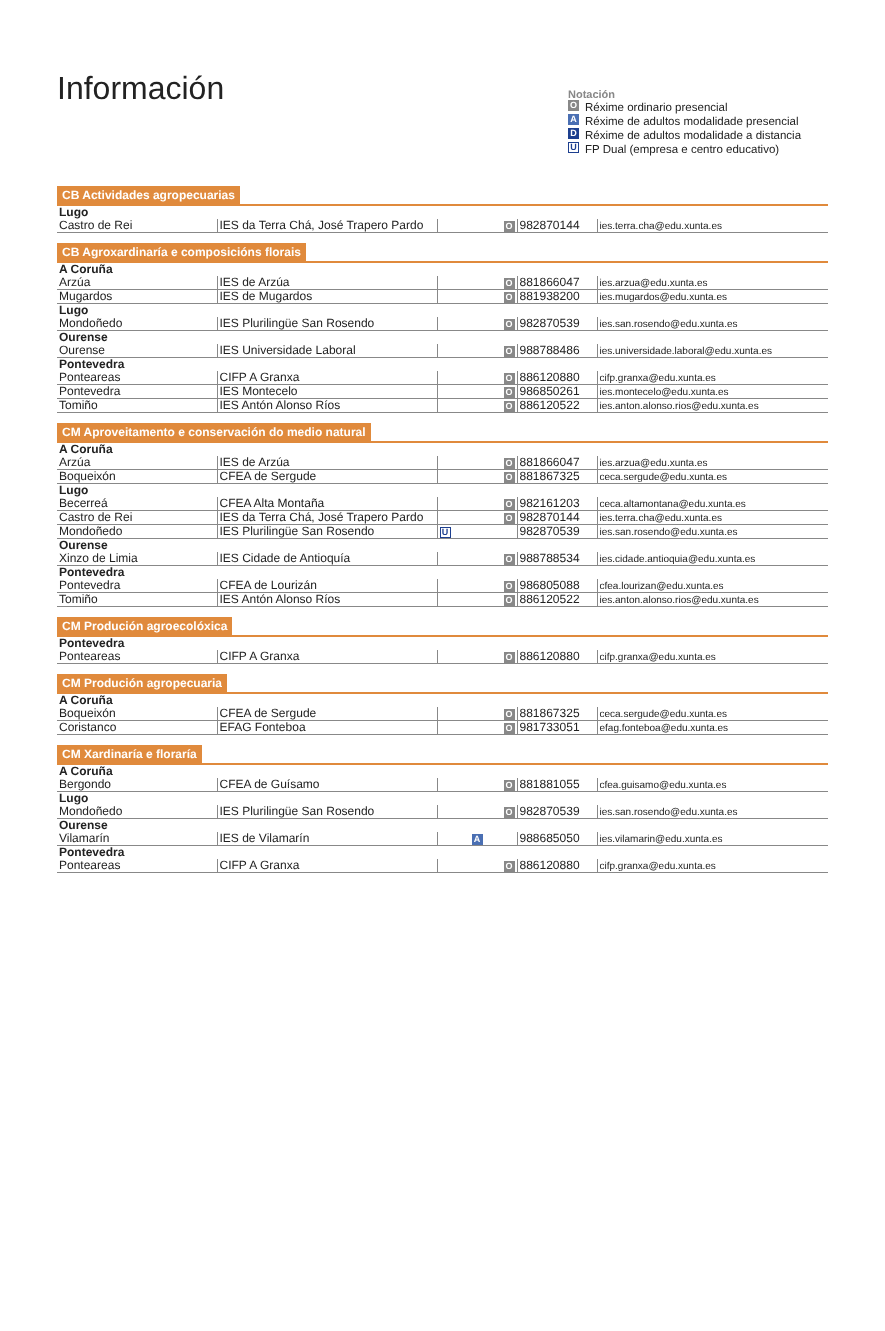Información
Notación
O Réxime ordinario presencial
A Réxime de adultos modalidade presencial
D Réxime de adultos modalidade a distancia
U FP Dual (empresa e centro educativo)
CB Actividades agropecuarias
| Lugo | | | | |
| Castro de Rei | IES da Terra Chá, José Trapero Pardo | O | 982870144 | ies.terra.cha@edu.xunta.es |
CB Agroxardinaría e composicións florais
| A Coruña | | | | |
| Arzúa | IES de Arzúa | O | 881866047 | ies.arzua@edu.xunta.es |
| Mugardos | IES de Mugardos | O | 881938200 | ies.mugardos@edu.xunta.es |
| Lugo | | | | |
| Mondoñedo | IES Plurilingüe San Rosendo | O | 982870539 | ies.san.rosendo@edu.xunta.es |
| Ourense | | | | |
| Ourense | IES Universidade Laboral | O | 988788486 | ies.universidade.laboral@edu.xunta.es |
| Pontevedra | | | | |
| Ponteareas | CIFP A Granxa | O | 886120880 | cifp.granxa@edu.xunta.es |
| Pontevedra | IES Montecelo | O | 986850261 | ies.montecelo@edu.xunta.es |
| Tomiño | IES Antón Alonso Ríos | O | 886120522 | ies.anton.alonso.rios@edu.xunta.es |
CM Aproveitamento e conservación do medio natural
| A Coruña | | | | |
| Arzúa | IES de Arzúa | O | 881866047 | ies.arzua@edu.xunta.es |
| Boqueixón | CFEA de Sergude | O | 881867325 | ceca.sergude@edu.xunta.es |
| Lugo | | | | |
| Becerreá | CFEA Alta Montaña | O | 982161203 | ceca.altamontana@edu.xunta.es |
| Castro de Rei | IES da Terra Chá, José Trapero Pardo | O | 982870144 | ies.terra.cha@edu.xunta.es |
| Mondoñedo | IES Plurilingüe San Rosendo | U | 982870539 | ies.san.rosendo@edu.xunta.es |
| Ourense | | | | |
| Xinzo de Limia | IES Cidade de Antioquía | O | 988788534 | ies.cidade.antioquia@edu.xunta.es |
| Pontevedra | | | | |
| Pontevedra | CFEA de Lourizán | O | 986805088 | cfea.lourizan@edu.xunta.es |
| Tomiño | IES Antón Alonso Ríos | O | 886120522 | ies.anton.alonso.rios@edu.xunta.es |
CM Produción agroecolóxica
| Pontevedra | | | | |
| Ponteareas | CIFP A Granxa | O | 886120880 | cifp.granxa@edu.xunta.es |
CM Produción agropecuaria
| A Coruña | | | | |
| Boqueixón | CFEA de Sergude | O | 881867325 | ceca.sergude@edu.xunta.es |
| Coristanco | EFAG Fonteboa | O | 981733051 | efag.fonteboa@edu.xunta.es |
CM Xardinaría e floraría
| A Coruña | | | | |
| Bergondo | CFEA de Guísamo | O | 881881055 | cfea.guisamo@edu.xunta.es |
| Lugo | | | | |
| Mondoñedo | IES Plurilingüe San Rosendo | O | 982870539 | ies.san.rosendo@edu.xunta.es |
| Ourense | | | | |
| Vilamarín | IES de Vilamarín | A | 988685050 | ies.vilamarin@edu.xunta.es |
| Pontevedra | | | | |
| Ponteareas | CIFP A Granxa | O | 886120880 | cifp.granxa@edu.xunta.es |